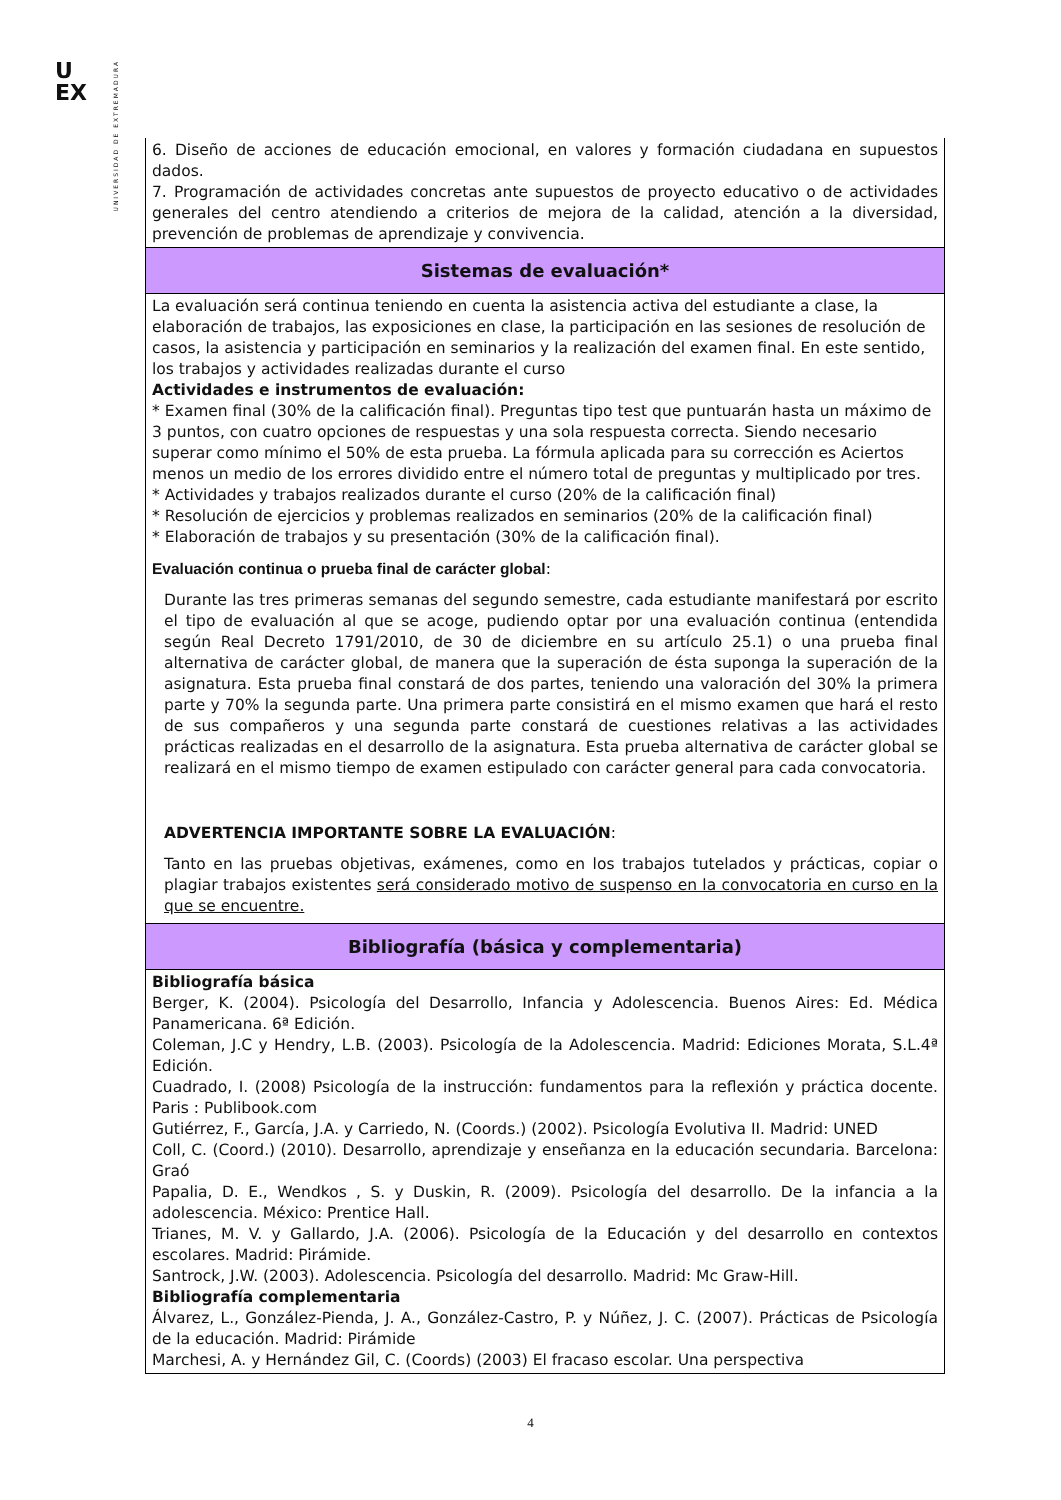U
EX
UNIVERSIDAD DE EXTREMADURA
| 6. Diseño de acciones de educación emocional, en valores y formación ciudadana en supuestos dados. 7. Programación de actividades concretas ante supuestos de proyecto educativo o de actividades generales del centro atendiendo a criterios de mejora de la calidad, atención a la diversidad, prevención de problemas de aprendizaje y convivencia. |
| Sistemas de evaluación* |
| La evaluación será continua teniendo en cuenta la asistencia activa del estudiante a clase, la elaboración de trabajos, las exposiciones en clase, la participación en las sesiones de resolución de casos, la asistencia y participación en seminarios y la realización del examen final. En este sentido, los trabajos y actividades realizadas durante el curso Actividades e instrumentos de evaluación: * Examen final (30% de la calificación final). Preguntas tipo test que puntuarán hasta un máximo de 3 puntos, con cuatro opciones de respuestas y una sola respuesta correcta. Siendo necesario superar como mínimo el 50% de esta prueba. La fórmula aplicada para su corrección es Aciertos menos un medio de los errores dividido entre el número total de preguntas y multiplicado por tres. * Actividades y trabajos realizados durante el curso (20% de la calificación final) * Resolución de ejercicios y problemas realizados en seminarios (20% de la calificación final) * Elaboración de trabajos y su presentación (30% de la calificación final). Evaluación continua o prueba final de carácter global : Durante las tres primeras semanas del segundo semestre, cada estudiante manifestará por escrito el tipo de evaluación al que se acoge, pudiendo optar por una evaluación continua (entendida según Real Decreto 1791/2010, de 30 de diciembre en su artículo 25.1) o una prueba final alternativa de carácter global, de manera que la superación de ésta suponga la superación de la asignatura. Esta prueba final constará de dos partes, teniendo una valoración del 30% la primera parte y 70% la segunda parte. Una primera parte consistirá en el mismo examen que hará el resto de sus compañeros y una segunda parte constará de cuestiones relativas a las actividades prácticas realizadas en el desarrollo de la asignatura. Esta prueba alternativa de carácter global se realizará en el mismo tiempo de examen estipulado con carácter general para cada convocatoria. ADVERTENCIA IMPORTANTE SOBRE LA EVALUACIÓN : Tanto en las pruebas objetivas, exámenes, como en los trabajos tutelados y prácticas, copiar o plagiar trabajos existentes será considerado motivo de suspenso en la convocatoria en curso en la que se encuentre. |
| Bibliografía (básica y complementaria) |
| Bibliografía básica Berger, K. (2004). Psicología del Desarrollo, Infancia y Adolescencia. Buenos Aires: Ed. Médica Panamericana. 6ª Edición. Coleman, J.C y Hendry, L.B. (2003). Psicología de la Adolescencia. Madrid: Ediciones Morata, S.L.4ª Edición. Cuadrado, I. (2008) Psicología de la instrucción: fundamentos para la reflexión y práctica docente. Paris : Publibook.com Gutiérrez, F., García, J.A. y Carriedo, N. (Coords.) (2002). Psicología Evolutiva II. Madrid: UNED Coll, C. (Coord.) (2010). Desarrollo, aprendizaje y enseñanza en la educación secundaria. Barcelona: Graó Papalia, D. E., Wendkos , S. y Duskin, R. (2009). Psicología del desarrollo. De la infancia a la adolescencia. México: Prentice Hall. Trianes, M. V. y Gallardo, J.A. (2006). Psicología de la Educación y del desarrollo en contextos escolares. Madrid: Pirámide. Santrock, J.W. (2003). Adolescencia. Psicología del desarrollo. Madrid: Mc Graw-Hill. Bibliografía complementaria Álvarez, L., González-Pienda, J. A., González-Castro, P. y Núñez, J. C. (2007). Prácticas de Psicología de la educación. Madrid: Pirámide Marchesi, A. y Hernández Gil, C. (Coords) (2003) El fracaso escolar. Una perspectiva |
4